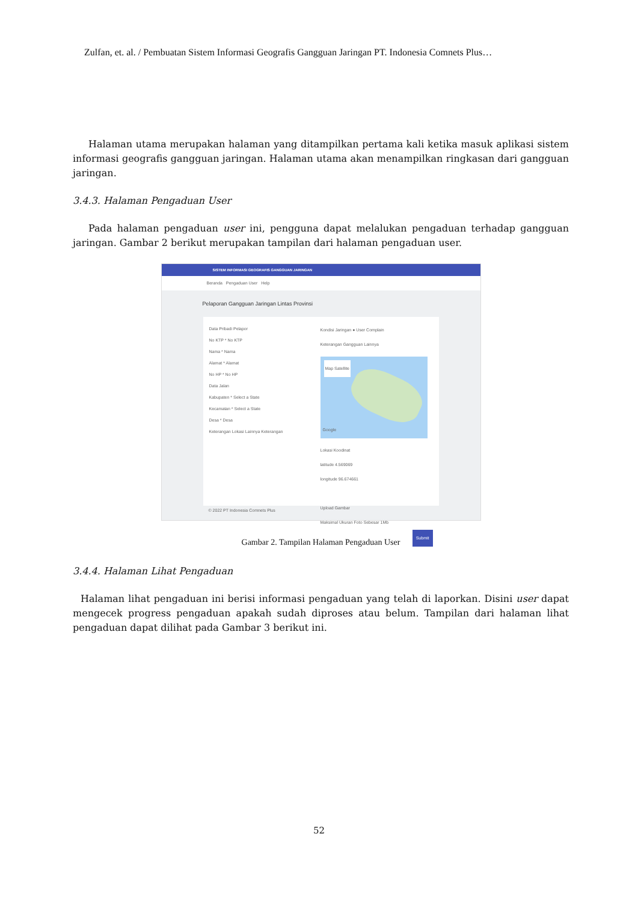Zulfan, et. al. / Pembuatan Sistem Informasi Geografis Gangguan Jaringan PT. Indonesia Comnets Plus…
Halaman utama merupakan halaman yang ditampilkan pertama kali ketika masuk aplikasi sistem informasi geografis gangguan jaringan. Halaman utama akan menampilkan ringkasan dari gangguan jaringan.
3.4.3. Halaman Pengaduan User
Pada halaman pengaduan user ini, pengguna dapat melalukan pengaduan terhadap gangguan jaringan. Gambar 2 berikut merupakan tampilan dari halaman pengaduan user.
SISTEM INFORMASI GEOGRAFIS GANGGUAN JARINGAN
Beranda Pengaduan User Help
Pelaporan Gangguan Jaringan Lintas Provinsi
Data Pribadi Pelapor
No KTP * No KTP
Nama * Nama
Alamat * Alamat
No HP * No HP
Data Jalan
Kabupaten * Select a State
Kecamatan * Select a State
Desa * Desa
Keterangan Lokasi Lainnya Keterangan
Kondisi Jaringan ● User Complain
Keterangan Gangguan Lainnya
Map Satellite
Google
Lokasi Koodinat
latitude 4.569069
longitude 96.674661
Upload Gambar
Maksimal Ukuran Foto Sebesar 1Mb
Submit
© 2022 PT Indonesia Comnets Plus
Gambar 2. Tampilan Halaman Pengaduan User
3.4.4. Halaman Lihat Pengaduan
Halaman lihat pengaduan ini berisi informasi pengaduan yang telah di laporkan. Disini user dapat mengecek progress pengaduan apakah sudah diproses atau belum. Tampilan dari halaman lihat pengaduan dapat dilihat pada Gambar 3 berikut ini.
52